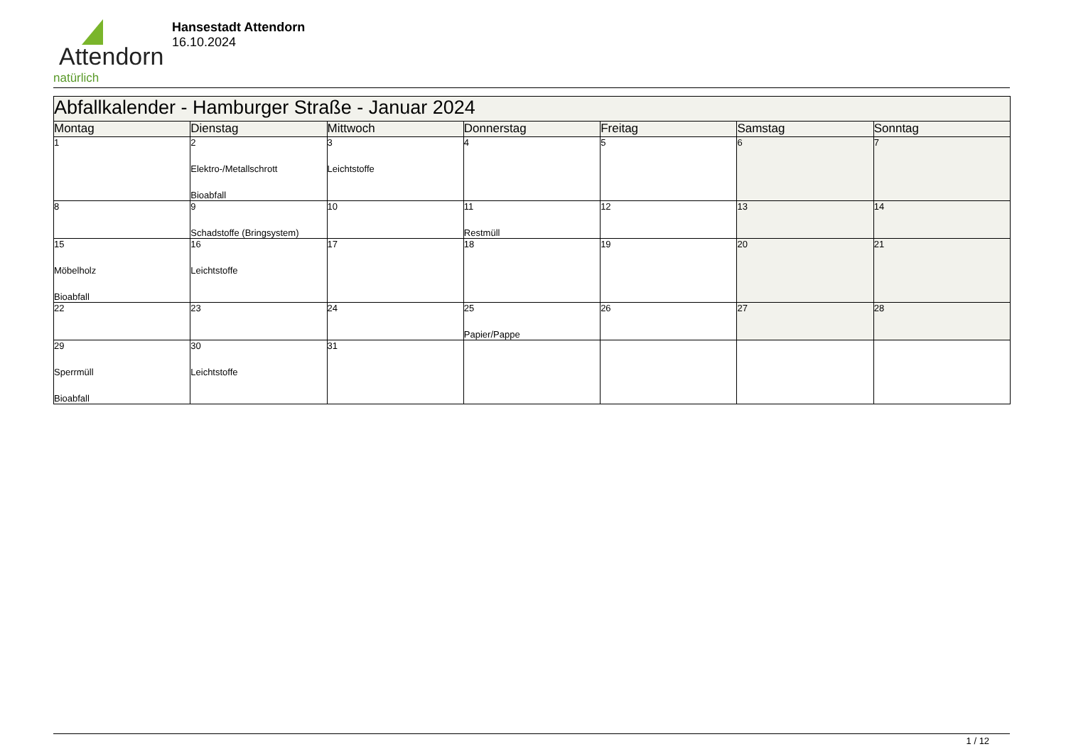Attendorn
natürlich
Hansestadt Attendorn
16.10.2024
| Abfallkalender - Hamburger Straße - Januar 2024 | | | | | | |
| Montag | Dienstag | Mittwoch | Donnerstag | Freitag | Samstag | Sonntag |
| 1 | 2 Elektro-/Metallschrott Bioabfall | 3 Leichtstoffe | 4 | 5 | 6 | 7 |
| 8 | 9 Schadstoffe (Bringsystem) | 10 | 11 Restmüll | 12 | 13 | 14 |
| 15 Möbelholz Bioabfall | 16 Leichtstoffe | 17 | 18 | 19 | 20 | 21 |
| 22 | 23 | 24 | 25 Papier/Pappe | 26 | 27 | 28 |
| 29 Sperrmüll Bioabfall | 30 Leichtstoffe | 31 | | | | |
1 / 12